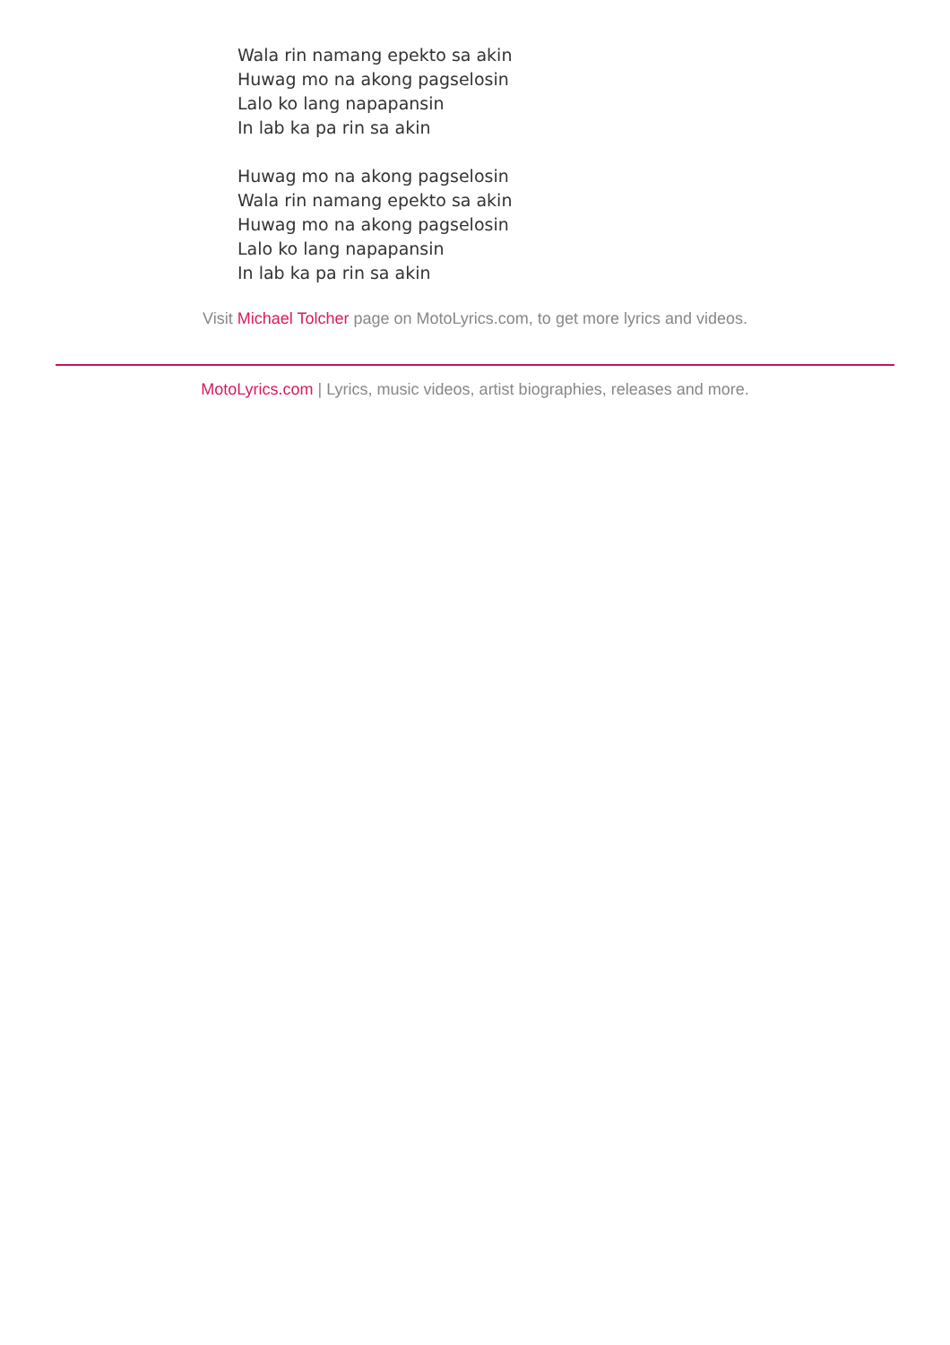Wala rin namang epekto sa akin
Huwag mo na akong pagselosin
Lalo ko lang napapansin
In lab ka pa rin sa akin
Huwag mo na akong pagselosin
Wala rin namang epekto sa akin
Huwag mo na akong pagselosin
Lalo ko lang napapansin
In lab ka pa rin sa akin
Visit Michael Tolcher page on MotoLyrics.com, to get more lyrics and videos.
MotoLyrics.com | Lyrics, music videos, artist biographies, releases and more.